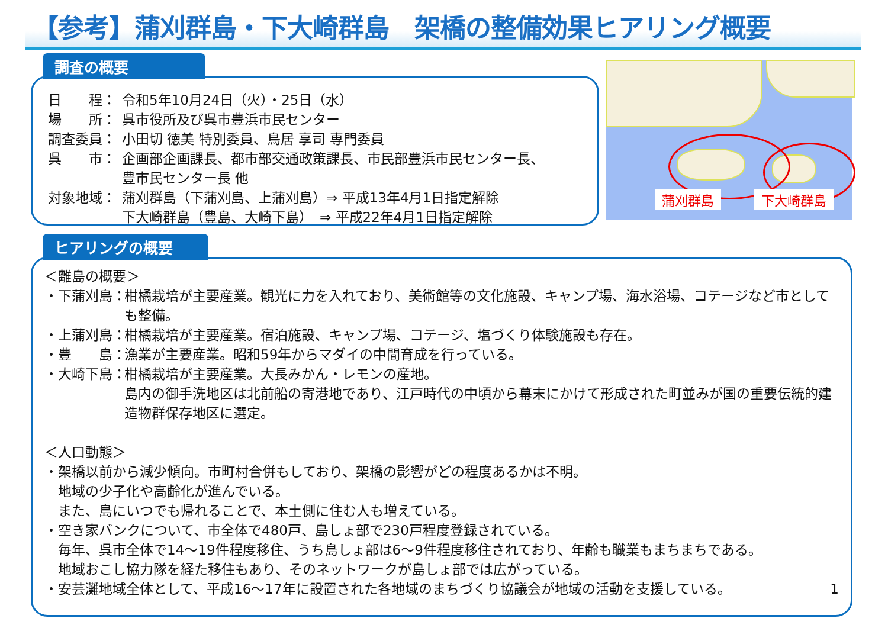【参考】蒲刈群島・下大崎群島　架橋の整備効果ヒアリング概要
調査の概要
日　　程： 令和5年10月24日（火）・25日（水）
場　　所： 呉市役所及び呉市豊浜市民センター
調査委員： 小田切 徳美 特別委員、鳥居 享司 専門委員
呉　　市： 企画部企画課長、都市部交通政策課長、市民部豊浜市民センター長、
豊市民センター長 他
対象地域： 蒲刈群島（下蒲刈島、上蒲刈島）⇒ 平成13年4月1日指定解除
下大崎群島（豊島、大崎下島）　⇒ 平成22年4月1日指定解除
蒲刈群島 下大崎群島
ヒアリングの概要
＜離島の概要＞
・下蒲刈島： 柑橘栽培が主要産業。観光に力を入れており、美術館等の文化施設、キャンプ場、海水浴場、コテージなど市としても整備。
・上蒲刈島： 柑橘栽培が主要産業。宿泊施設、キャンプ場、コテージ、塩づくり体験施設も存在。
・豊　　島： 漁業が主要産業。昭和59年からマダイの中間育成を行っている。
・大崎下島： 柑橘栽培が主要産業。大長みかん・レモンの産地。
島内の御手洗地区は北前船の寄港地であり、江戸時代の中頃から幕末にかけて形成された町並みが国の重要伝統的建造物群保存地区に選定。
＜人口動態＞
・架橋以前から減少傾向。市町村合併もしており、架橋の影響がどの程度あるかは不明。
　地域の少子化や高齢化が進んでいる。
　また、島にいつでも帰れることで、本土側に住む人も増えている。
・空き家バンクについて、市全体で480戸、島しょ部で230戸程度登録されている。
　毎年、呉市全体で14～19件程度移住、うち島しょ部は6～9件程度移住されており、年齢も職業もまちまちである。
　地域おこし協力隊を経た移住もあり、そのネットワークが島しょ部では広がっている。
・安芸灘地域全体として、平成16～17年に設置された各地域のまちづくり協議会が地域の活動を支援している。 1